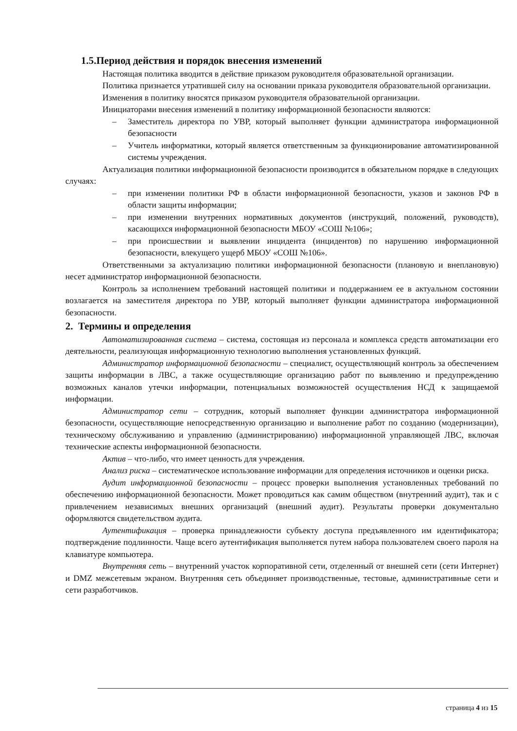1.5.Период действия и порядок внесения изменений
Настоящая политика вводится в действие приказом руководителя образовательной организации.
Политика признается утратившей силу на основании приказа руководителя образовательной организации.
Изменения в политику вносятся приказом руководителя образовательной организации.
Инициаторами внесения изменений в политику информационной безопасности являются:
– Заместитель директора по УВР, который выполняет функции администратора информационной безопасности
– Учитель информатики, который является ответственным за функционирование автоматизированной системы учреждения.
Актуализация политики информационной безопасности производится в обязательном порядке в следующих случаях:
– при изменении политики РФ в области информационной безопасности, указов и законов РФ в области защиты информации;
– при изменении внутренних нормативных документов (инструкций, положений, руководств), касающихся информационной безопасности МБОУ «СОШ №106»;
– при происшествии и выявлении инцидента (инцидентов) по нарушению информационной безопасности, влекущего ущерб МБОУ «СОШ №106».
Ответственными за актуализацию политики информационной безопасности (плановую и внеплановую) несет администратор информационной безопасности.
Контроль за исполнением требований настоящей политики и поддержанием ее в актуальном состоянии возлагается на заместителя директора по УВР, который выполняет функции администратора информационной безопасности.
2. Термины и определения
Автоматизированная система – система, состоящая из персонала и комплекса средств автоматизации его деятельности, реализующая информационную технологию выполнения установленных функций.
Администратор информационной безопасности – специалист, осуществляющий контроль за обеспечением защиты информации в ЛВС, а также осуществляющие организацию работ по выявлению и предупреждению возможных каналов утечки информации, потенциальных возможностей осуществления НСД к защищаемой информации.
Администратор сети – сотрудник, который выполняет функции администратора информационной безопасности, осуществляющие непосредственную организацию и выполнение работ по созданию (модернизации), техническому обслуживанию и управлению (администрированию) информационной управляющей ЛВС, включая технические аспекты информационной безопасности.
Актив – что-либо, что имеет ценность для учреждения.
Анализ риска – систематическое использование информации для определения источников и оценки риска.
Аудит информационной безопасности – процесс проверки выполнения установленных требований по обеспечению информационной безопасности. Может проводиться как самим обществом (внутренний аудит), так и с привлечением независимых внешних организаций (внешний аудит). Результаты проверки документально оформляются свидетельством аудита.
Аутентификация – проверка принадлежности субъекту доступа предъявленного им идентификатора; подтверждение подлинности. Чаще всего аутентификация выполняется путем набора пользователем своего пароля на клавиатуре компьютера.
Внутренняя сеть – внутренний участок корпоративной сети, отделенный от внешней сети (сети Интернет) и DMZ межсетевым экраном. Внутренняя сеть объединяет производственные, тестовые, административные сети и сети разработчиков.
страница 4 из 15